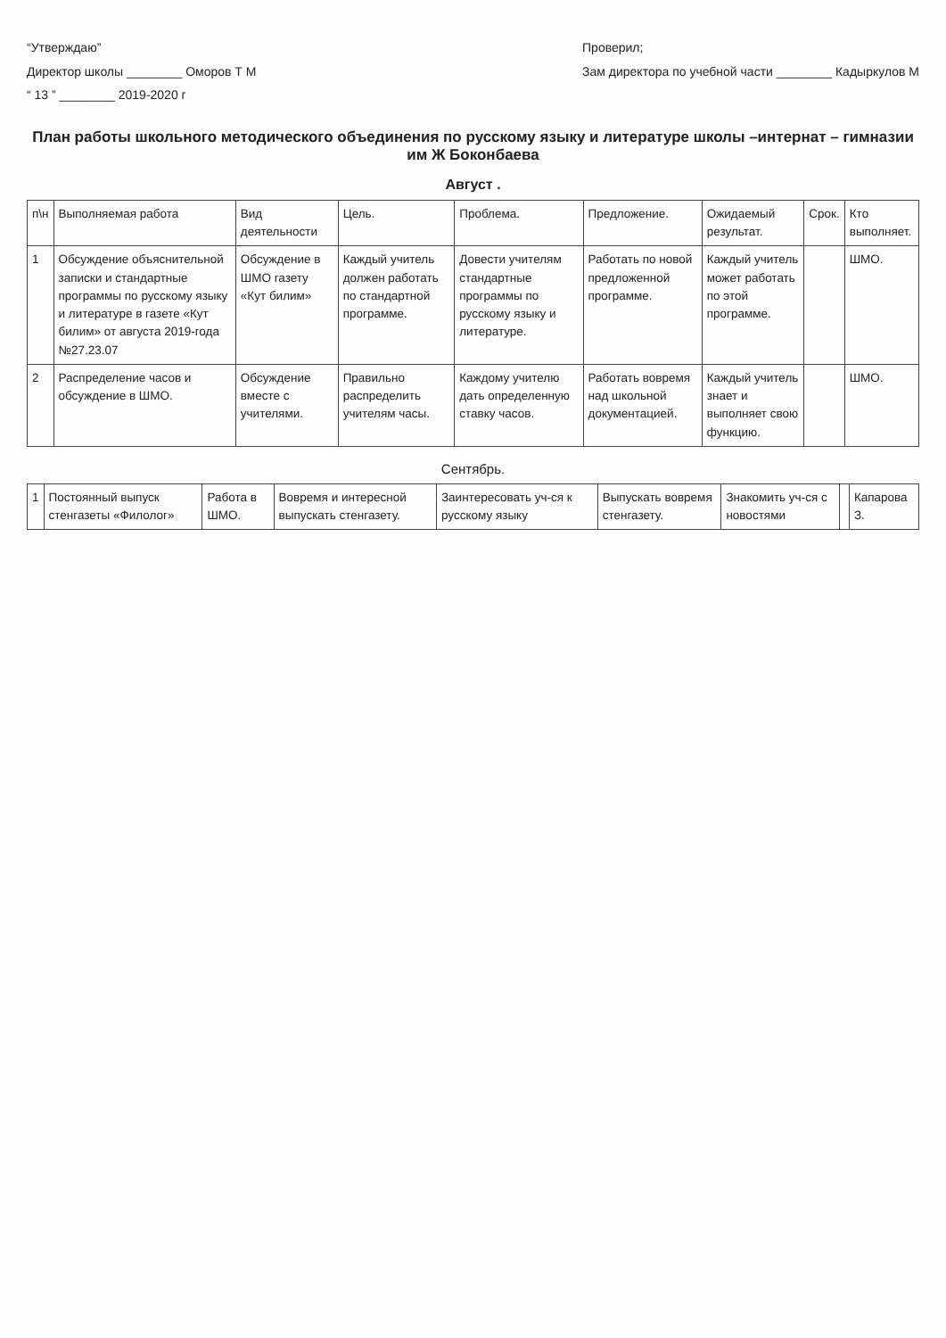“Утверждаю”
Директор школы ________ Оморов Т М
“ 13 ” ________ 2019-2020 г
Проверил;
Зам директора по учебной части ________ Кадыркулов М
План работы школьного методического объединения по русскому языку и литературе школы –интернат – гимназии им Ж Боконбаева
Август .
| п\н | Выполняемая работа | Вид деятельности | Цель. | Проблема. | Предложение. | Ожидаемый результат. | Срок. | Кто выполняет. |
| --- | --- | --- | --- | --- | --- | --- | --- | --- |
| 1 | Обсуждение объяснительной записки и стандартные программы по русскому языку и литературе в газете «Кут билим» от августа 2019-года №27.23.07 | Обсуждение в ШМО газету «Кут билим» | Каждый учитель должен работать по стандартной программе. | Довести учителям стандартные программы по русскому языку и литературе. | Работать по новой предложенной программе. | Каждый учитель может работать по этой программе. | | ШМО. |
| 2 | Распределение часов и обсуждение в ШМО. | Обсуждение вместе с учителями. | Правильно распределить учителям часы. | Каждому учителю дать определенную ставку часов. | Работать вовремя над школьной документацией. | Каждый учитель знает и выполняет свою функцию. | | ШМО. |
Сентябрь.
| 1 | Постоянный выпуск стенгазеты «Филолог» | Работа в ШМО. | Вовремя и интересной выпускать стенгазету. | Заинтересовать уч-ся к русскому языку | Выпускать вовремя стенгазету. | Знакомить уч-ся с новостями | | Капарова З. |